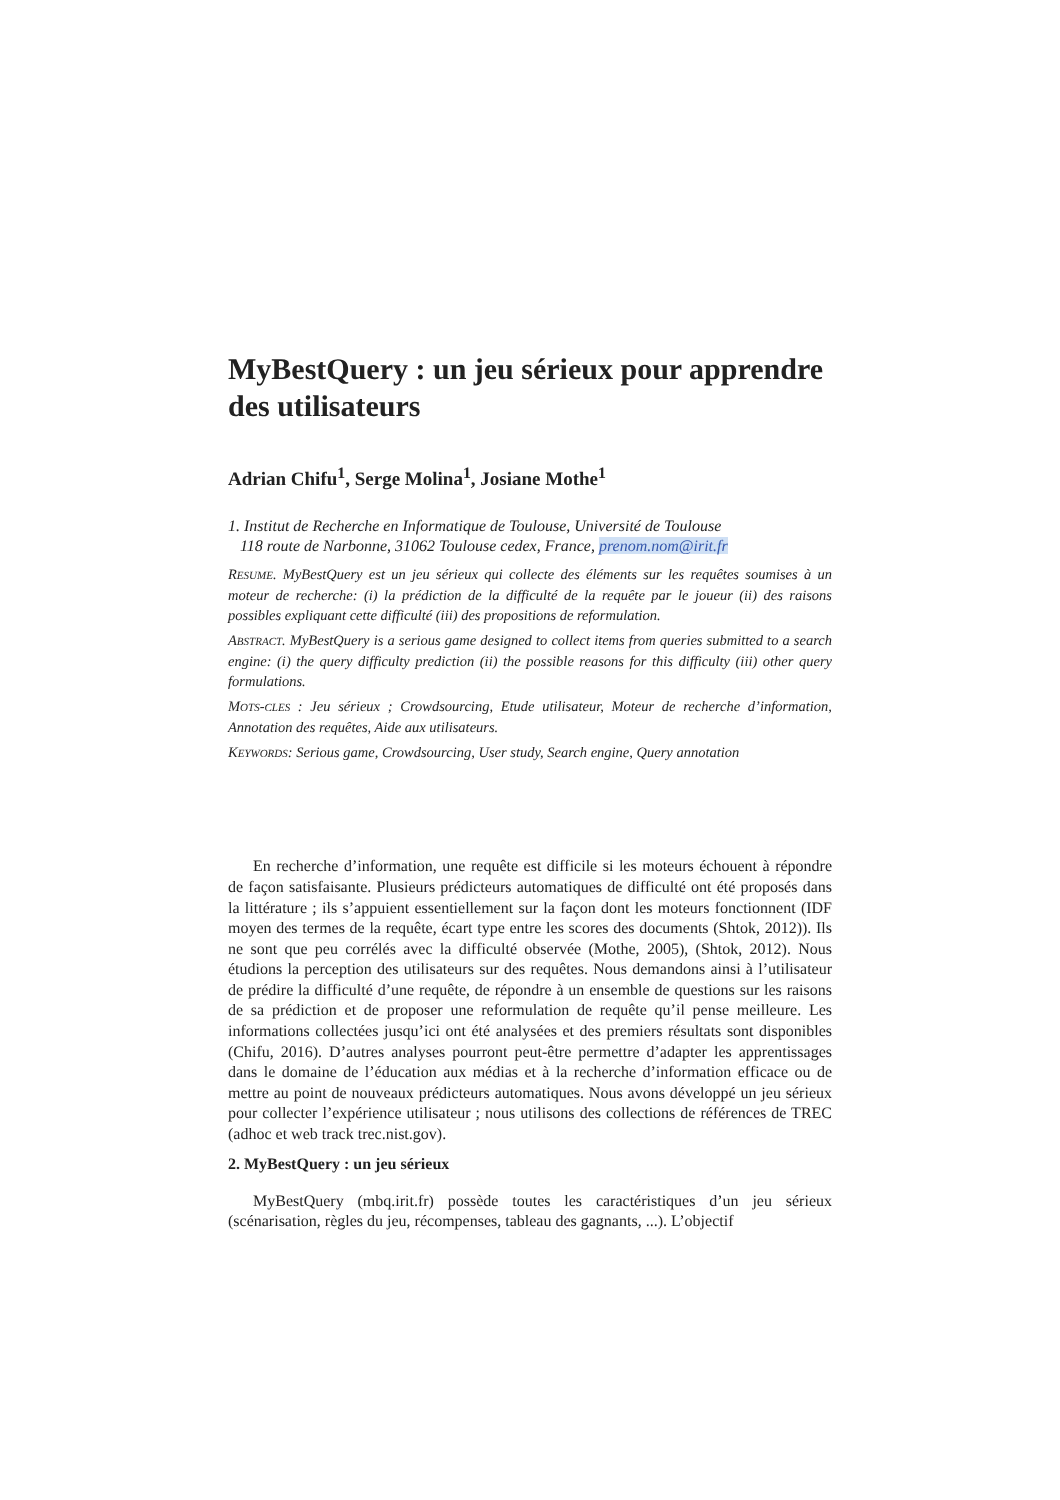MyBestQuery : un jeu sérieux pour apprendre des utilisateurs
Adrian Chifu<sup>1</sup>, Serge Molina<sup>1</sup>, Josiane Mothe<sup>1</sup>
1. Institut de Recherche en Informatique de Toulouse, Université de Toulouse
118 route de Narbonne, 31062 Toulouse cedex, France, prenom.nom@irit.fr
RESUME. MyBestQuery est un jeu sérieux qui collecte des éléments sur les requêtes soumises à un moteur de recherche: (i) la prédiction de la difficulté de la requête par le joueur (ii) des raisons possibles expliquant cette difficulté (iii) des propositions de reformulation.
ABSTRACT. MyBestQuery is a serious game designed to collect items from queries submitted to a search engine: (i) the query difficulty prediction (ii) the possible reasons for this difficulty (iii) other query formulations.
MOTS-CLES : Jeu sérieux ; Crowdsourcing, Etude utilisateur, Moteur de recherche d’information, Annotation des requêtes, Aide aux utilisateurs.
KEYWORDS: Serious game, Crowdsourcing, User study, Search engine, Query annotation
En recherche d’information, une requête est difficile si les moteurs échouent à répondre de façon satisfaisante. Plusieurs prédicteurs automatiques de difficulté ont été proposés dans la littérature ; ils s’appuient essentiellement sur la façon dont les moteurs fonctionnent (IDF moyen des termes de la requête, écart type entre les scores des documents (Shtok, 2012)). Ils ne sont que peu corrélés avec la difficulté observée (Mothe, 2005), (Shtok, 2012). Nous étudions la perception des utilisateurs sur des requêtes. Nous demandons ainsi à l’utilisateur de prédire la difficulté d’une requête, de répondre à un ensemble de questions sur les raisons de sa prédiction et de proposer une reformulation de requête qu’il pense meilleure. Les informations collectées jusqu’ici ont été analysées et des premiers résultats sont disponibles (Chifu, 2016). D’autres analyses pourront peut-être permettre d’adapter les apprentissages dans le domaine de l’éducation aux médias et à la recherche d’information efficace ou de mettre au point de nouveaux prédicteurs automatiques. Nous avons développé un jeu sérieux pour collecter l’expérience utilisateur ; nous utilisons des collections de références de TREC (adhoc et web track trec.nist.gov).
2. MyBestQuery : un jeu sérieux
MyBestQuery (mbq.irit.fr) possède toutes les caractéristiques d’un jeu sérieux (scénarisation, règles du jeu, récompenses, tableau des gagnants, ...). L’objectif